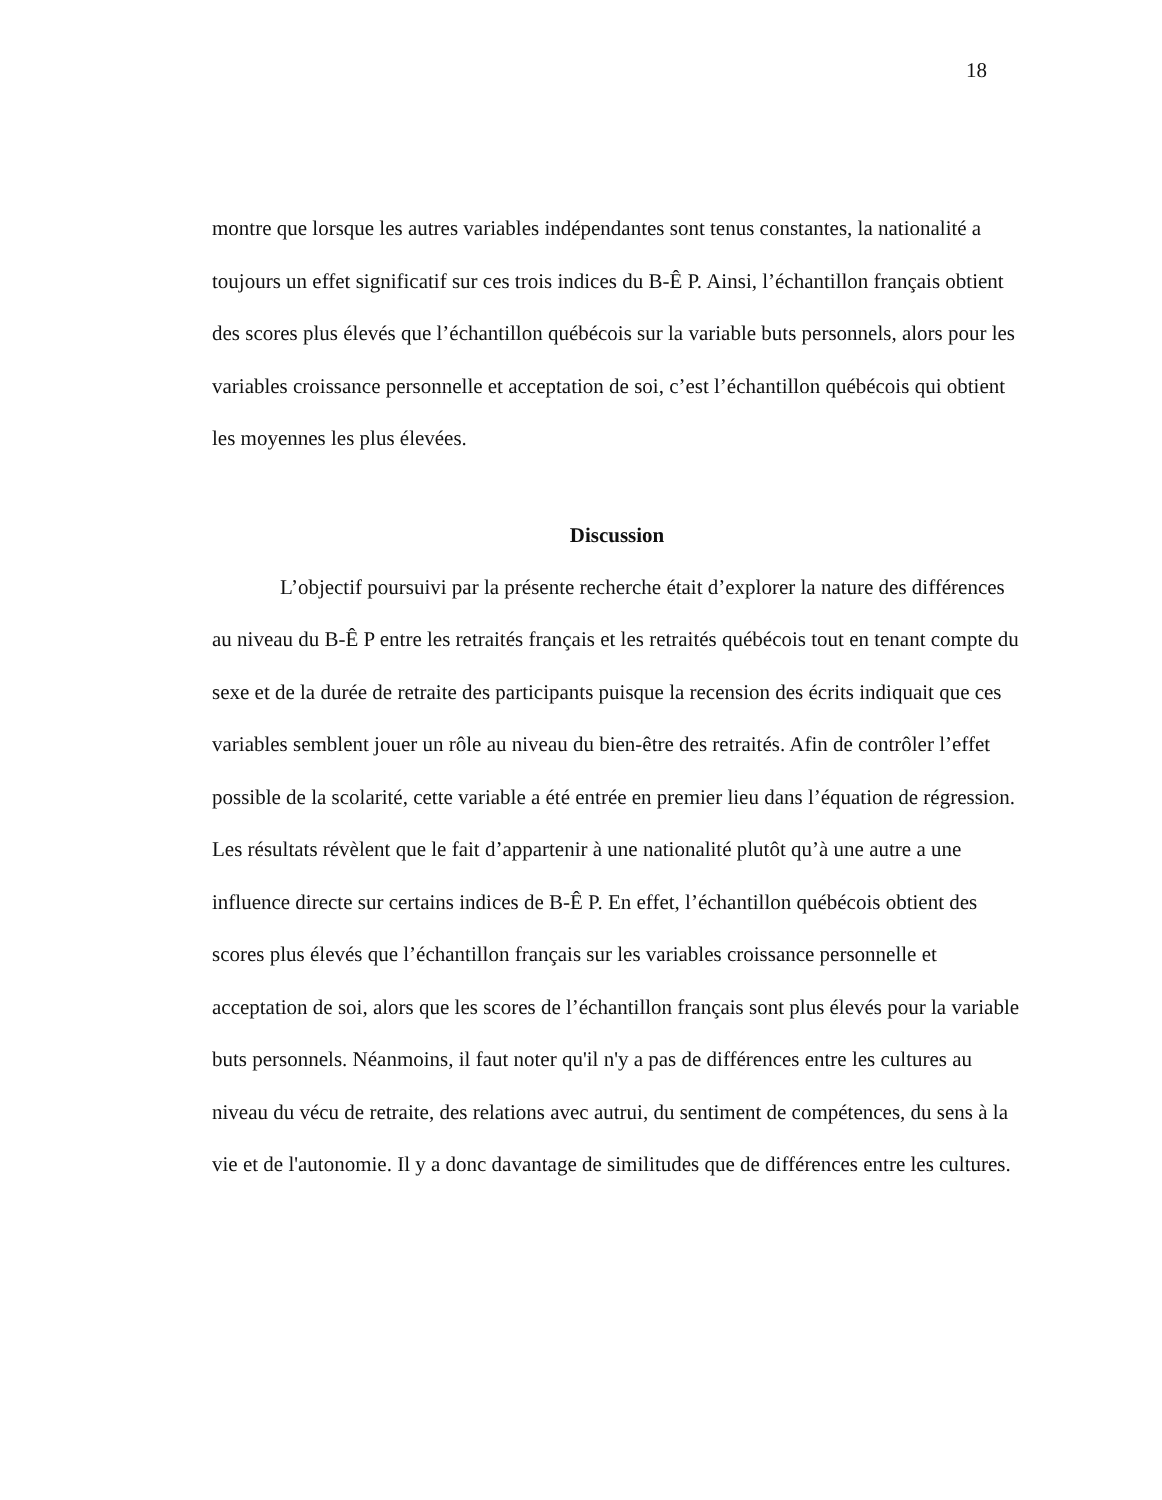18
montre que lorsque les autres variables indépendantes sont tenus constantes, la nationalité a toujours un effet significatif sur ces trois indices du B-Ê P. Ainsi, l’échantillon français obtient des scores plus élevés que l’échantillon québécois sur la variable buts personnels, alors pour les variables croissance personnelle et acceptation de soi, c’est l’échantillon québécois qui obtient les moyennes les plus élevées.
Discussion
L’objectif poursuivi par la présente recherche était d’explorer la nature des différences au niveau du B-Ê P entre les retraités français et les retraités québécois tout en tenant compte du sexe et de la durée de retraite des participants puisque la recension des écrits indiquait que ces variables semblent jouer un rôle au niveau du bien-être des retraités. Afin de contrôler l’effet possible de la scolarité, cette variable a été entrée en premier lieu dans l’équation de régression. Les résultats révèlent que le fait d’appartenir à une nationalité plutôt qu’à une autre a une influence directe sur certains indices de B-Ê P. En effet, l’échantillon québécois obtient des scores plus élevés que l’échantillon français sur les variables croissance personnelle et acceptation de soi, alors que les scores de l’échantillon français sont plus élevés pour la variable buts personnels. Néanmoins, il faut noter qu'il n'y a pas de différences entre les cultures au niveau du vécu de retraite, des relations avec autrui, du sentiment de compétences, du sens à la vie et de l'autonomie. Il y a donc davantage de similitudes que de différences entre les cultures.